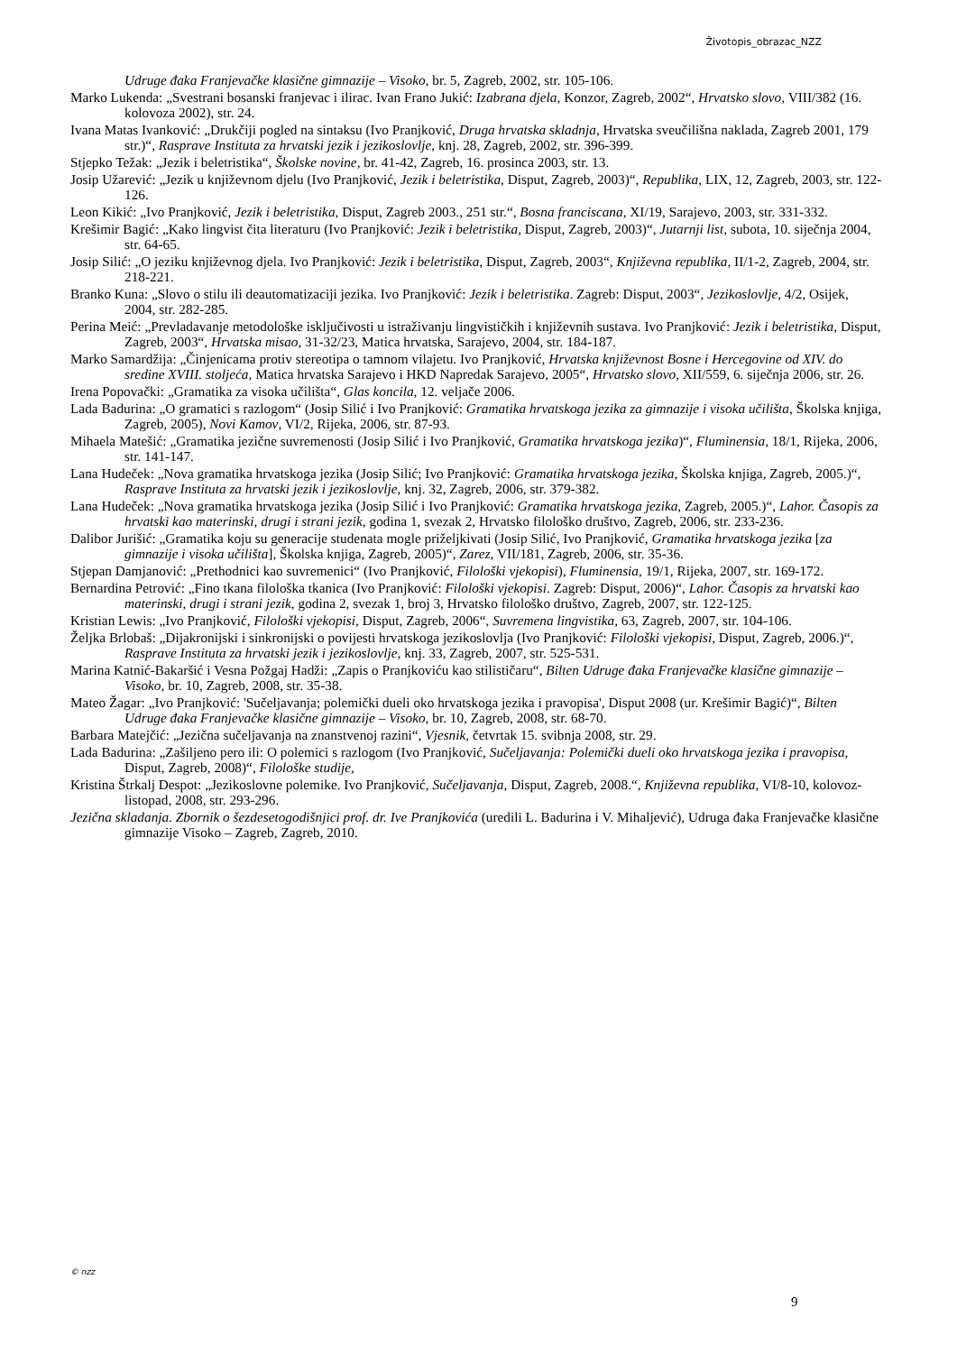Životopis_obrazac_NZZ
Udruge đaka Franjevačke klasične gimnazije – Visoko, br. 5, Zagreb, 2002, str. 105-106.
Marko Lukenda: „Svestrani bosanski franjevac i ilirac. Ivan Frano Jukić: Izabrana djela, Konzor, Zagreb, 2002“, Hrvatsko slovo, VIII/382 (16. kolovoza 2002), str. 24.
Ivana Matas Ivanković: „Drukčiji pogled na sintaksu (Ivo Pranjković, Druga hrvatska skladnja, Hrvatska sveučilišna naklada, Zagreb 2001, 179 str.)“, Rasprave Instituta za hrvatski jezik i jezikoslovlje, knj. 28, Zagreb, 2002, str. 396-399.
Stjepko Težak: „Jezik i beletristika“, Školske novine, br. 41-42, Zagreb, 16. prosinca 2003, str. 13.
Josip Užarević: „Jezik u književnom djelu (Ivo Pranjković, Jezik i beletristika, Disput, Zagreb, 2003)“, Republika, LIX, 12, Zagreb, 2003, str. 122-126.
Leon Kikić: „Ivo Pranjković, Jezik i beletristika, Disput, Zagreb 2003., 251 str.“, Bosna franciscana, XI/19, Sarajevo, 2003, str. 331-332.
Krešimir Bagić: „Kako lingvist čita literaturu (Ivo Pranjković: Jezik i beletristika, Disput, Zagreb, 2003)“, Jutarnji list, subota, 10. siječnja 2004, str. 64-65.
Josip Silić: „O jeziku književnog djela. Ivo Pranjković: Jezik i beletristika, Disput, Zagreb, 2003“, Književna republika, II/1-2, Zagreb, 2004, str. 218-221.
Branko Kuna: „Slovo o stilu ili deautomatizaciji jezika. Ivo Pranjković: Jezik i beletristika. Zagreb: Disput, 2003“, Jezikoslovlje, 4/2, Osijek, 2004, str. 282-285.
Perina Meić: „Prevladavanje metodološke isključivosti u istraživanju lingvističkih i književnih sustava. Ivo Pranjković: Jezik i beletristika, Disput, Zagreb, 2003“, Hrvatska misao, 31-32/23, Matica hrvatska, Sarajevo, 2004, str. 184-187.
Marko Samardžija: „Činjenicama protiv stereotipa o tamnom vilajetu. Ivo Pranjković, Hrvatska književnost Bosne i Hercegovine od XIV. do sredine XVIII. stoljeća, Matica hrvatska Sarajevo i HKD Napredak Sarajevo, 2005“, Hrvatsko slovo, XII/559, 6. siječnja 2006, str. 26.
Irena Popovački: „Gramatika za visoka učilišta“, Glas koncila, 12. veljače 2006.
Lada Badurina: „O gramatici s razlogom“ (Josip Silić i Ivo Pranjković: Gramatika hrvatskoga jezika za gimnazije i visoka učilišta, Školska knjiga, Zagreb, 2005), Novi Kamov, VI/2, Rijeka, 2006, str. 87-93.
Mihaela Matešić: „Gramatika jezične suvremenosti (Josip Silić i Ivo Pranjković, Gramatika hrvatskoga jezika)“, Fluminensia, 18/1, Rijeka, 2006, str. 141-147.
Lana Hudeček: „Nova gramatika hrvatskoga jezika (Josip Silić; Ivo Pranjković: Gramatika hrvatskoga jezika, Školska knjiga, Zagreb, 2005.)“, Rasprave Instituta za hrvatski jezik i jezikoslovlje, knj. 32, Zagreb, 2006, str. 379-382.
Lana Hudeček: „Nova gramatika hrvatskoga jezika (Josip Silić i Ivo Pranjković: Gramatika hrvatskoga jezika, Zagreb, 2005.)“, Lahor. Časopis za hrvatski kao materinski, drugi i strani jezik, godina 1, svezak 2, Hrvatsko filološko društvo, Zagreb, 2006, str. 233-236.
Dalibor Jurišić: „Gramatika koju su generacije studenata mogle priželjkivati (Josip Silić, Ivo Pranjković, Gramatika hrvatskoga jezika [za gimnazije i visoka učilišta], Školska knjiga, Zagreb, 2005)“, Zarez, VII/181, Zagreb, 2006, str. 35-36.
Stjepan Damjanović: „Prethodnici kao suvremenici“ (Ivo Pranjković, Filološki vjekopisi), Fluminensia, 19/1, Rijeka, 2007, str. 169-172.
Bernardina Petrović: „Fino tkana filološka tkanica (Ivo Pranjković: Filološki vjekopisi. Zagreb: Disput, 2006)“, Lahor. Časopis za hrvatski kao materinski, drugi i strani jezik, godina 2, svezak 1, broj 3, Hrvatsko filološko društvo, Zagreb, 2007, str. 122-125.
Kristian Lewis: „Ivo Pranjković, Filološki vjekopisi, Disput, Zagreb, 2006“, Suvremena lingvistika, 63, Zagreb, 2007, str. 104-106.
Željka Brlobaš: „Dijakronijski i sinkronijski o povijesti hrvatskoga jezikoslovlja (Ivo Pranjković: Filološki vjekopisi, Disput, Zagreb, 2006.)“, Rasprave Instituta za hrvatski jezik i jezikoslovlje, knj. 33, Zagreb, 2007, str. 525-531.
Marina Katnić-Bakaršić i Vesna Požgaj Hadži: „Zapis o Pranjkoviću kao stilističaru“, Bilten Udruge đaka Franjevačke klasične gimnazije – Visoko, br. 10, Zagreb, 2008, str. 35-38.
Mateo Žagar: „Ivo Pranjković: 'Sučeljavanja; polemički dueli oko hrvatskoga jezika i pravopisa', Disput 2008 (ur. Krešimir Bagić)“, Bilten Udruge đaka Franjevačke klasične gimnazije – Visoko, br. 10, Zagreb, 2008, str. 68-70.
Barbara Matejčić: „Jezična sučeljavanja na znanstvenoj razini“, Vjesnik, četvrtak 15. svibnja 2008, str. 29.
Lada Badurina: „Zašiljeno pero ili: O polemici s razlogom (Ivo Pranjković, Sučeljavanja: Polemički dueli oko hrvatskoga jezika i pravopisa, Disput, Zagreb, 2008)“, Filološke studije,
Kristina Štrkalj Despot: „Jezikoslovne polemike. Ivo Pranjković, Sučeljavanja, Disput, Zagreb, 2008.“, Književna republika, VI/8-10, kolovoz-listopad, 2008, str. 293-296.
Jezična skladanja. Zbornik o šezdesetogodišnjici prof. dr. Ive Pranjkovića (uredili L. Badurina i V. Mihaljević), Udruga đaka Franjevačke klasične gimnazije Visoko – Zagreb, Zagreb, 2010.
© nzz
9